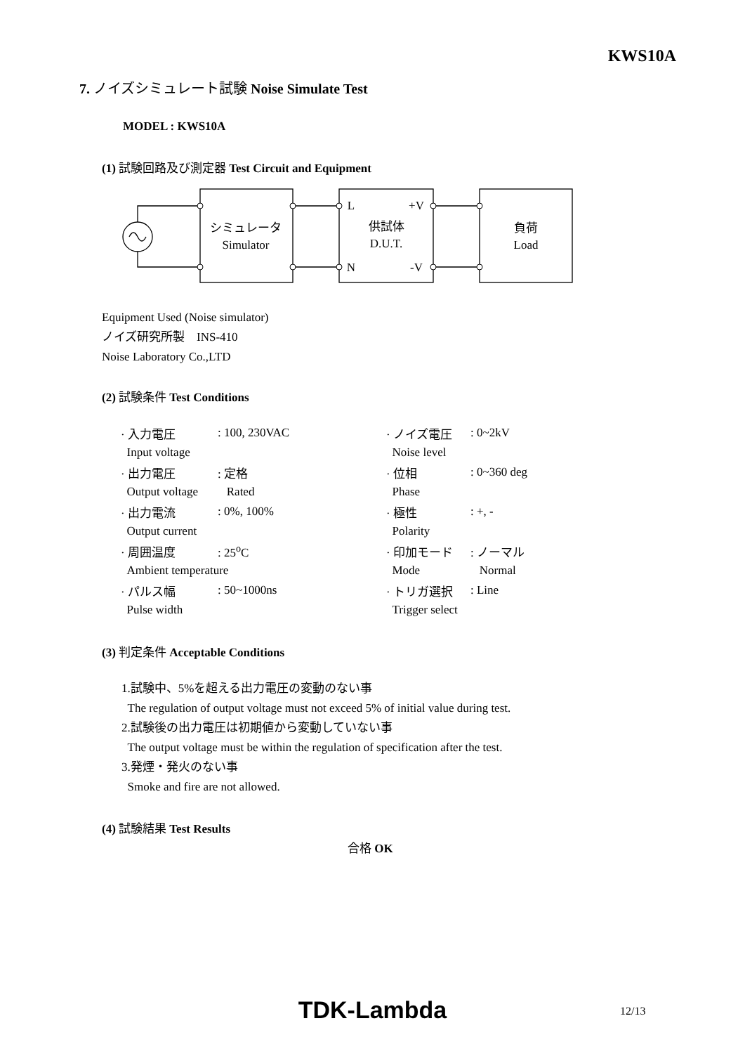KWS10A
7. ノイズシミュレート試験 Noise Simulate Test
MODEL : KWS10A
(1) 試験回路及び測定器 Test Circuit and Equipment
シミュレータ
Simulator
供試体
D.U.T.
L
+V
N
-V
負荷
Load
Equipment Used (Noise simulator)
ノイズ研究所製　INS-410
Noise Laboratory Co.,LTD
(2) 試験条件 Test Conditions
| · 入力電圧 | : 100, 230VAC | · ノイズ電圧 | : 0~2kV |
| Input voltage | | Noise level | |
| · 出力電圧 | : 定格 | · 位相 | : 0~360 deg |
| Output voltage | Rated | Phase | |
| · 出力電流 | : 0%, 100% | · 極性 | : +, - |
| Output current | | Polarity | |
| · 周囲温度 | : 25<sup>o</sup>C | · 印加モード | : ノーマル |
| Ambient temperature | | Mode | Normal |
| · パルス幅 | : 50~1000ns | · トリガ選択 | : Line |
| Pulse width | | Trigger select | |
(3) 判定条件 Acceptable Conditions
1.試験中、5%を超える出力電圧の変動のない事
The regulation of output voltage must not exceed 5% of initial value during test.
2.試験後の出力電圧は初期値から変動していない事
The output voltage must be within the regulation of specification after the test.
3.発煙・発火のない事
Smoke and fire are not allowed.
(4) 試験結果 Test Results
合格 OK
TDK-Lambda 12/13